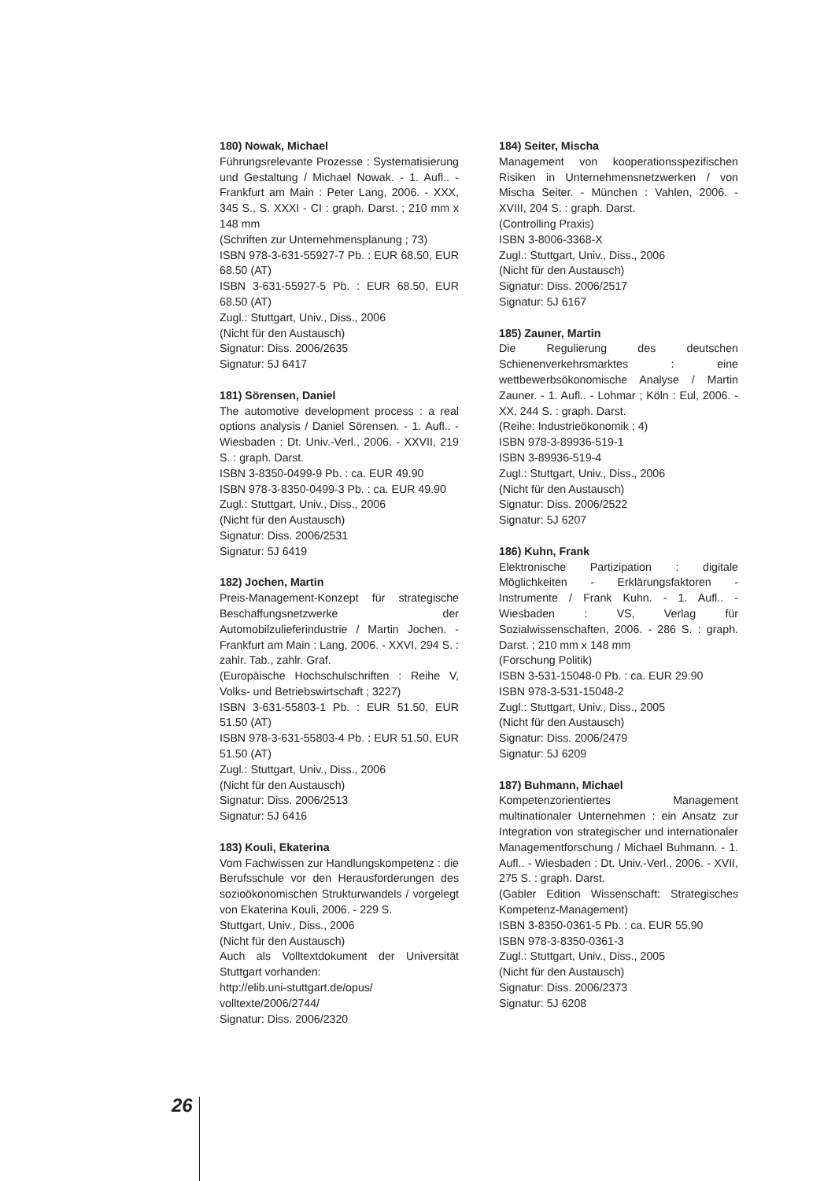180) Nowak, Michael
Führungsrelevante Prozesse : Systematisierung und Gestaltung / Michael Nowak. - 1. Aufl.. - Frankfurt am Main : Peter Lang, 2006. - XXX, 345 S., S. XXXI - CI : graph. Darst. ; 210 mm x 148 mm
(Schriften zur Unternehmensplanung ; 73)
ISBN 978-3-631-55927-7 Pb. : EUR 68.50, EUR 68.50 (AT)
ISBN 3-631-55927-5 Pb. : EUR 68.50, EUR 68.50 (AT)
Zugl.: Stuttgart, Univ., Diss., 2006
(Nicht für den Austausch)
Signatur: Diss. 2006/2635
Signatur: 5J 6417
181) Sörensen, Daniel
The automotive development process : a real options analysis / Daniel Sörensen. - 1. Aufl.. - Wiesbaden : Dt. Univ.-Verl., 2006. - XXVII, 219 S. : graph. Darst.
ISBN 3-8350-0499-9 Pb. : ca. EUR 49.90
ISBN 978-3-8350-0499-3 Pb. : ca. EUR 49.90
Zugl.: Stuttgart, Univ., Diss., 2006
(Nicht für den Austausch)
Signatur: Diss. 2006/2531
Signatur: 5J 6419
182) Jochen, Martin
Preis-Management-Konzept für strategische Beschaffungsnetzwerke der Automobilzulieferindustrie / Martin Jochen. - Frankfurt am Main : Lang, 2006. - XXVI, 294 S. : zahlr. Tab., zahlr. Graf.
(Europäische Hochschulschriften : Reihe V, Volks- und Betriebswirtschaft ; 3227)
ISBN 3-631-55803-1 Pb. : EUR 51.50, EUR 51.50 (AT)
ISBN 978-3-631-55803-4 Pb. : EUR 51.50, EUR 51.50 (AT)
Zugl.: Stuttgart, Univ., Diss., 2006
(Nicht für den Austausch)
Signatur: Diss. 2006/2513
Signatur: 5J 6416
183) Kouli, Ekaterina
Vom Fachwissen zur Handlungskompetenz : die Berufsschule vor den Herausforderungen des sozioökonomischen Strukturwandels / vorgelegt von Ekaterina Kouli, 2006. - 229 S.
Stuttgart, Univ., Diss., 2006
(Nicht für den Austausch)
Auch als Volltextdokument der Universität Stuttgart vorhanden:
http://elib.uni-stuttgart.de/opus/
volltexte/2006/2744/
Signatur: Diss. 2006/2320
184) Seiter, Mischa
Management von kooperationsspezifischen Risiken in Unternehmensnetzwerken / von Mischa Seiter. - München : Vahlen, 2006. - XVIII, 204 S. : graph. Darst.
(Controlling Praxis)
ISBN 3-8006-3368-X
Zugl.: Stuttgart, Univ., Diss., 2006
(Nicht für den Austausch)
Signatur: Diss. 2006/2517
Signatur: 5J 6167
185) Zauner, Martin
Die Regulierung des deutschen Schienenverkehrsmarktes : eine wettbewerbsökonomische Analyse / Martin Zauner. - 1. Aufl.. - Lohmar ; Köln : Eul, 2006. - XX, 244 S. : graph. Darst.
(Reihe: Industrieökonomik ; 4)
ISBN 978-3-89936-519-1
ISBN 3-89936-519-4
Zugl.: Stuttgart, Univ., Diss., 2006
(Nicht für den Austausch)
Signatur: Diss. 2006/2522
Signatur: 5J 6207
186) Kuhn, Frank
Elektronische Partizipation : digitale Möglichkeiten - Erklärungsfaktoren - Instrumente / Frank Kuhn. - 1. Aufl.. - Wiesbaden : VS, Verlag für Sozialwissenschaften, 2006. - 286 S. : graph. Darst. ; 210 mm x 148 mm
(Forschung Politik)
ISBN 3-531-15048-0 Pb. : ca. EUR 29.90
ISBN 978-3-531-15048-2
Zugl.: Stuttgart, Univ., Diss., 2005
(Nicht für den Austausch)
Signatur: Diss. 2006/2479
Signatur: 5J 6209
187) Buhmann, Michael
Kompetenzorientiertes Management multinationaler Unternehmen : ein Ansatz zur Integration von strategischer und internationaler Managementforschung / Michael Buhmann. - 1. Aufl.. - Wiesbaden : Dt. Univ.-Verl., 2006. - XVII, 275 S. : graph. Darst.
(Gabler Edition Wissenschaft: Strategisches Kompetenz-Management)
ISBN 3-8350-0361-5 Pb. : ca. EUR 55.90
ISBN 978-3-8350-0361-3
Zugl.: Stuttgart, Univ., Diss., 2005
(Nicht für den Austausch)
Signatur: Diss. 2006/2373
Signatur: 5J 6208
26